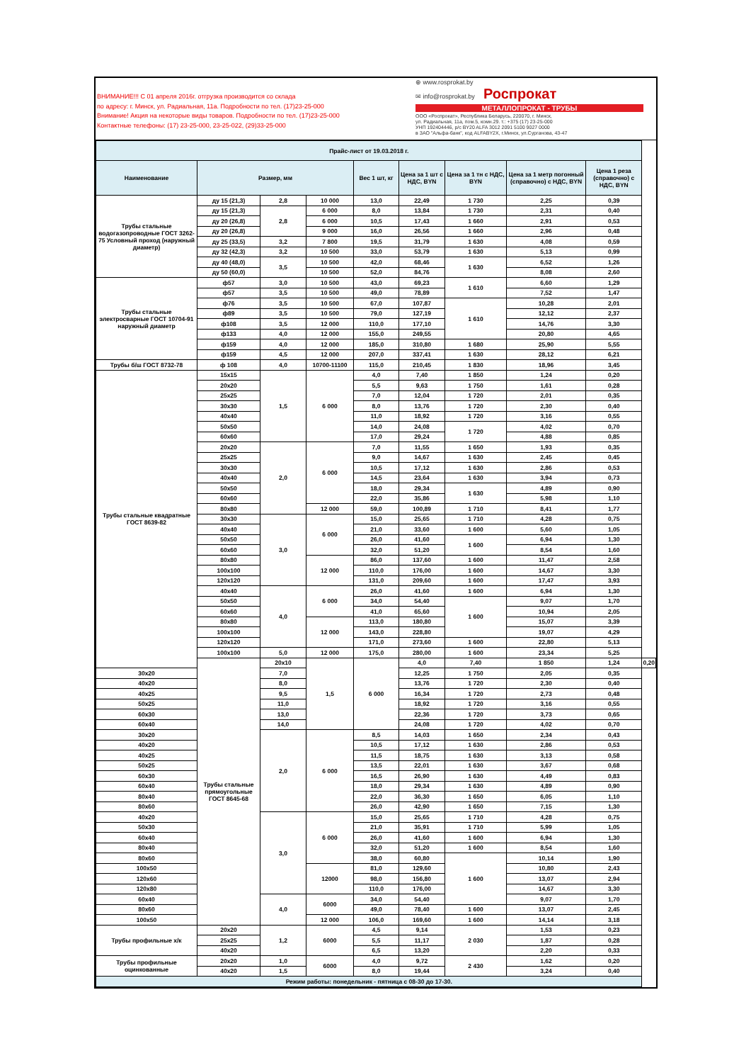ВНИМАНИЕ!!! С 01 апреля 2016г. отгрузка производится со склада
по адресу: г. Минск, ул. Радиальная, 11а. Подробности по тел. (17)23-25-000
Внимание! Акция на некоторые виды товаров. Подробности по тел. (17)23-25-000
Контактные телефоны: (17) 23-25-000, 23-25-022, (29)33-25-000
⊕ www.rosprokat.by
✉ info@rosprokat.by Роспрокат
МЕТАЛЛОПРОКАТ - ТРУБЫ
ООО «Роспрокат», Республика Беларусь, 220070, г. Минск,
ул. Радиальная, 11а, пом.5, комн.29. т.: +375 (17) 23-25-000
УНП 192404446, р/с BY20 ALFA 3012 2091 5100 9027 0000
в ЗАО "Альфа-банк", код ALFABY2X, г.Минск, ул.Сурганова, 43-47
| Прайс-лист от 19.03.2018 г. | | | | | | | | | |
| Наименование | Размер, мм | | | Вес 1 шт, кг | Цена за 1 шт с НДС, BYN | Цена за 1 тн с НДС, BYN | Цена за 1 метр погонный (справочно) с НДС, BYN | Цена 1 реза (справочно) с НДС, BYN | |
| Трубы стальные водогазопроводные ГОСТ 3262-75 Условный проход (наружный диаметр) | ду 15 (21,3) | 2,8 | 10 000 | 13,0 | 22,49 | 1 730 | 2,25 | 0,39 | |
| | ду 15 (21,3) | 2,8 | 6 000 | 8,0 | 13,84 | 1 730 | 2,31 | 0,40 | |
| | ду 20 (26,8) | | 6 000 | 10,5 | 17,43 | 1 660 | 2,91 | 0,53 | |
| | ду 20 (26,8) | | 9 000 | 16,0 | 26,56 | 1 660 | 2,96 | 0,48 | |
| | ду 25 (33,5) | 3,2 | 7 800 | 19,5 | 31,79 | 1 630 | 4,08 | 0,59 | |
| | ду 32 (42,3) | 3,2 | 10 500 | 33,0 | 53,79 | 1 630 | 5,13 | 0,99 | |
| | ду 40 (48,0) | 3,5 | 10 500 | 42,0 | 68,46 | 1 630 | 6,52 | 1,26 | |
| | ду 50 (60,0) | | 10 500 | 52,0 | 84,76 | | 8,08 | 2,60 | |
| Трубы стальные электросварные ГОСТ 10704-91 наружный диаметр | ф57 | 3,0 | 10 500 | 43,0 | 69,23 | 1 610 | 6,60 | 1,29 | |
| | ф57 | 3,5 | 10 500 | 49,0 | 78,89 | | 7,52 | 1,47 | |
| | ф76 | 3,5 | 10 500 | 67,0 | 107,87 | 1 610 | 10,28 | 2,01 | |
| | ф89 | 3,5 | 10 500 | 79,0 | 127,19 | | 12,12 | 2,37 | |
| | ф108 | 3,5 | 12 000 | 110,0 | 177,10 | | 14,76 | 3,30 | |
| | ф133 | 4,0 | 12 000 | 155,0 | 249,55 | | 20,80 | 4,65 | |
| | ф159 | 4,0 | 12 000 | 185,0 | 310,80 | 1 680 | 25,90 | 5,55 | |
| | ф159 | 4,5 | 12 000 | 207,0 | 337,41 | 1 630 | 28,12 | 6,21 | |
| Трубы б/ш ГОСТ 8732-78 | ф 108 | 4,0 | 10700-11100 | 115,0 | 210,45 | 1 830 | 18,96 | 3,45 | |
| Трубы стальные квадратные ГОСТ 8639-82 | 15x15 | 1,5 | 6 000 | 4,0 | 7,40 | 1 850 | 1,24 | 0,20 | |
| | 20x20 | | | 5,5 | 9,63 | 1 750 | 1,61 | 0,28 | |
| | 25x25 | | | 7,0 | 12,04 | 1 720 | 2,01 | 0,35 | |
| | 30x30 | | | 8,0 | 13,76 | 1 720 | 2,30 | 0,40 | |
| | 40x40 | | | 11,0 | 18,92 | 1 720 | 3,16 | 0,55 | |
| | 50x50 | | | 14,0 | 24,08 | 1 720 | 4,02 | 0,70 | |
| | 60x60 | | | 17,0 | 29,24 | | 4,88 | 0,85 | |
| | 20x20 | 2,0 | 6 000 | 7,0 | 11,55 | 1 650 | 1,93 | 0,35 | |
| | 25x25 | | | 9,0 | 14,67 | 1 630 | 2,45 | 0,45 | |
| | 30x30 | | | 10,5 | 17,12 | 1 630 | 2,86 | 0,53 | |
| | 40x40 | | | 14,5 | 23,64 | 1 630 | 3,94 | 0,73 | |
| | 50x50 | | | 18,0 | 29,34 | 1 630 | 4,89 | 0,90 | |
| | 60x60 | | | 22,0 | 35,86 | | 5,98 | 1,10 | |
| | 80x80 | | 12 000 | 59,0 | 100,89 | 1 710 | 8,41 | 1,77 | |
| | 30x30 | 3,0 | 6 000 | 15,0 | 25,65 | 1 710 | 4,28 | 0,75 | |
| | 40x40 | | | 21,0 | 33,60 | 1 600 | 5,60 | 1,05 | |
| | 50x50 | | | 26,0 | 41,60 | 1 600 | 6,94 | 1,30 | |
| | 60x60 | | | 32,0 | 51,20 | | 8,54 | 1,60 | |
| | 80x80 | | 12 000 | 86,0 | 137,60 | 1 600 | 11,47 | 2,58 | |
| | 100x100 | | | 110,0 | 176,00 | 1 600 | 14,67 | 3,30 | |
| | 120x120 | | | 131,0 | 209,60 | 1 600 | 17,47 | 3,93 | |
| | 40x40 | 4,0 | 6 000 | 26,0 | 41,60 | 1 600 | 6,94 | 1,30 | |
| | 50x50 | | | 34,0 | 54,40 | 1 600 | 9,07 | 1,70 | |
| | 60x60 | | | 41,0 | 65,60 | | 10,94 | 2,05 | |
| | 80x80 | | 12 000 | 113,0 | 180,80 | | 15,07 | 3,39 | |
| | 100x100 | | | 143,0 | 228,80 | | 19,07 | 4,29 | |
| | 120x120 | | | 171,0 | 273,60 | 1 600 | 22,80 | 5,13 | |
| | 100x100 | 5,0 | 12 000 | 175,0 | 280,00 | 1 600 | 23,34 | 5,25 | |
| | Трубы стальные прямоугольные ГОСТ 8645-68 | 20x10 | 1,5 | 6 000 | 4,0 | 7,40 | 1 850 | 1,24 | 0,20 |
| 30x20 | | 7,0 | | | 12,25 | 1 750 | 2,05 | 0,35 | |
| 40x20 | | 8,0 | | | 13,76 | 1 720 | 2,30 | 0,40 | |
| 40x25 | | 9,5 | | | 16,34 | 1 720 | 2,73 | 0,48 | |
| 50x25 | | 11,0 | | | 18,92 | 1 720 | 3,16 | 0,55 | |
| 60x30 | | 13,0 | | | 22,36 | 1 720 | 3,73 | 0,65 | |
| 60x40 | | 14,0 | | | 24,08 | 1 720 | 4,02 | 0,70 | |
| 30x20 | | 2,0 | 6 000 | 8,5 | 14,03 | 1 650 | 2,34 | 0,43 | |
| 40x20 | | | | 10,5 | 17,12 | 1 630 | 2,86 | 0,53 | |
| 40x25 | | | | 11,5 | 18,75 | 1 630 | 3,13 | 0,58 | |
| 50x25 | | | | 13,5 | 22,01 | 1 630 | 3,67 | 0,68 | |
| 60x30 | | | | 16,5 | 26,90 | 1 630 | 4,49 | 0,83 | |
| 60x40 | | | | 18,0 | 29,34 | 1 630 | 4,89 | 0,90 | |
| 80x40 | | | | 22,0 | 36,30 | 1 650 | 6,05 | 1,10 | |
| 80x60 | | | | 26,0 | 42,90 | 1 650 | 7,15 | 1,30 | |
| 40x20 | | 3,0 | 6 000 | 15,0 | 25,65 | 1 710 | 4,28 | 0,75 | |
| 50x30 | | | | 21,0 | 35,91 | 1 710 | 5,99 | 1,05 | |
| 60x40 | | | | 26,0 | 41,60 | 1 600 | 6,94 | 1,30 | |
| 80x40 | | | | 32,0 | 51,20 | 1 600 | 8,54 | 1,60 | |
| 80x60 | | | | 38,0 | 60,80 | 1 600 | 10,14 | 1,90 | |
| 100x50 | | | 12000 | 81,0 | 129,60 | | 10,80 | 2,43 | |
| 120x60 | | | | 98,0 | 156,80 | | 13,07 | 2,94 | |
| 120x80 | | | | 110,0 | 176,00 | | 14,67 | 3,30 | |
| 60x40 | | 4,0 | 6000 | 34,0 | 54,40 | | 9,07 | 1,70 | |
| 80x60 | | | | 49,0 | 78,40 | 1 600 | 13,07 | 2,45 | |
| 100x50 | | | 12 000 | 106,0 | 169,60 | 1 600 | 14,14 | 3,18 | |
| Трубы профильные х/к | 20x20 | 1,2 | 6000 | 4,5 | 9,14 | 2 030 | 1,53 | 0,23 | |
| | 25x25 | | | 5,5 | 11,17 | | 1,87 | 0,28 | |
| | 40x20 | | | 6,5 | 13,20 | | 2,20 | 0,33 | |
| Трубы профильные оцинкованные | 20x20 | 1,0 | 6000 | 4,0 | 9,72 | 2 430 | 1,62 | 0,20 | |
| | 40x20 | 1,5 | | 8,0 | 19,44 | | 3,24 | 0,40 | |
| Режим работы: понедельник - пятница с 08-30 до 17-30. | | | | | | | | | |